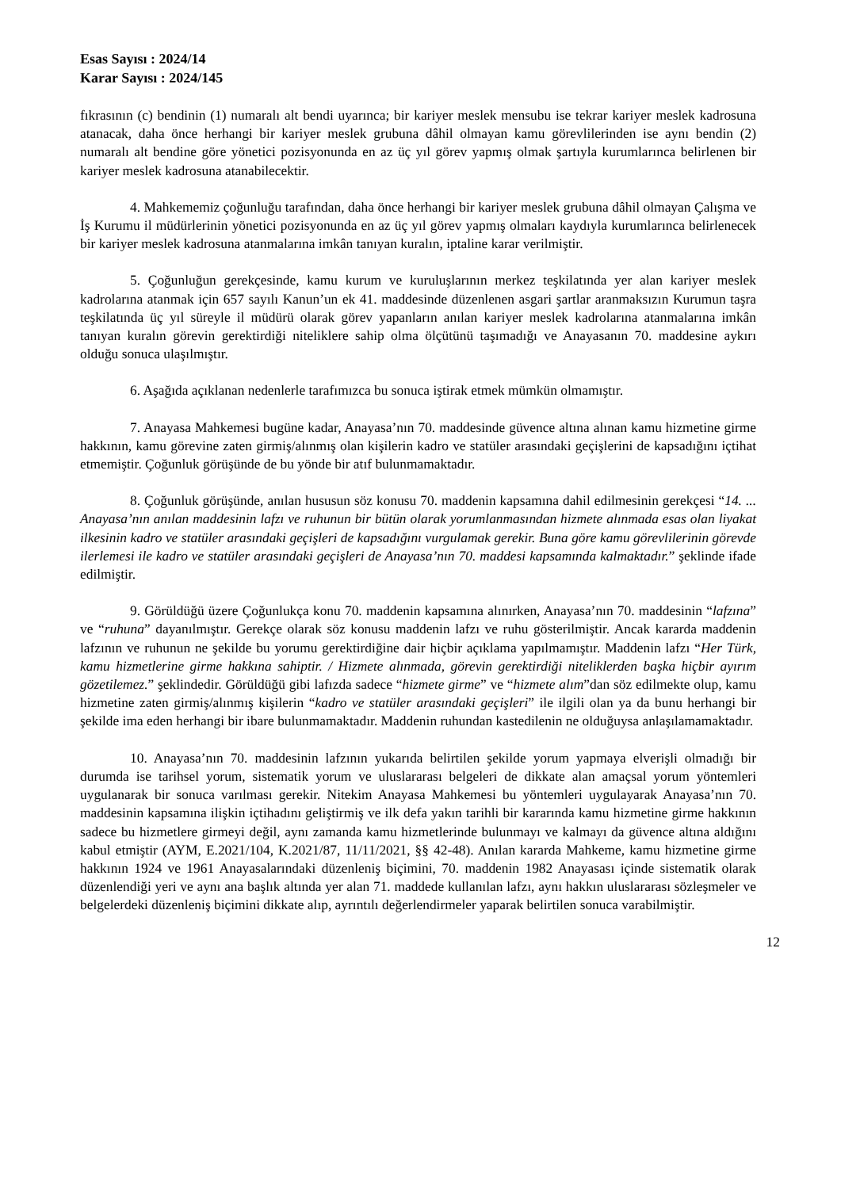Esas Sayısı : 2024/14
Karar Sayısı : 2024/145
fıkrasının (c) bendinin (1) numaralı alt bendi uyarınca; bir kariyer meslek mensubu ise tekrar kariyer meslek kadrosuna atanacak, daha önce herhangi bir kariyer meslek grubuna dâhil olmayan kamu görevlilerinden ise aynı bendin (2) numaralı alt bendine göre yönetici pozisyonunda en az üç yıl görev yapmış olmak şartıyla kurumlarınca belirlenen bir kariyer meslek kadrosuna atanabilecektir.
4. Mahkememiz çoğunluğu tarafından, daha önce herhangi bir kariyer meslek grubuna dâhil olmayan Çalışma ve İş Kurumu il müdürlerinin yönetici pozisyonunda en az üç yıl görev yapmış olmaları kaydıyla kurumlarınca belirlenecek bir kariyer meslek kadrosuna atanmalarına imkân tanıyan kuralın, iptaline karar verilmiştir.
5. Çoğunluğun gerekçesinde, kamu kurum ve kuruluşlarının merkez teşkilatında yer alan kariyer meslek kadrolarına atanmak için 657 sayılı Kanun’un ek 41. maddesinde düzenlenen asgari şartlar aranmaksızın Kurumun taşra teşkilatında üç yıl süreyle il müdürü olarak görev yapanların anılan kariyer meslek kadrolarına atanmalarına imkân tanıyan kuralın görevin gerektirdiği niteliklere sahip olma ölçütünü taşımadığı ve Anayasanın 70. maddesine aykırı olduğu sonuca ulaşılmıştır.
6. Aşağıda açıklanan nedenlerle tarafımızca bu sonuca iştirak etmek mümkün olmamıştır.
7. Anayasa Mahkemesi bugüne kadar, Anayasa’nın 70. maddesinde güvence altına alınan kamu hizmetine girme hakkının, kamu görevine zaten girmiş/alınmış olan kişilerin kadro ve statüler arasındaki geçişlerini de kapsadığını içtihat etmemiştir. Çoğunluk görüşünde de bu yönde bir atıf bulunmamaktadır.
8. Çoğunluk görüşünde, anılan hususun söz konusu 70. maddenin kapsamına dahil edilmesinin gerekçesi “14. ... Anayasa’nın anılan maddesinin lafzı ve ruhunun bir bütün olarak yorumlanmasından hizmete alınmada esas olan liyakat ilkesinin kadro ve statüler arasındaki geçişleri de kapsadığını vurgulamak gerekir. Buna göre kamu görevlilerinin görevde ilerlemesi ile kadro ve statüler arasındaki geçişleri de Anayasa’nın 70. maddesi kapsamında kalmaktadır.” şeklinde ifade edilmiştir.
9. Görüldüğü üzere Çoğunlukça konu 70. maddenin kapsamına alınırken, Anayasa’nın 70. maddesinin “lafzına” ve “ruhuna” dayanılmıştır. Gerekçe olarak söz konusu maddenin lafzı ve ruhu gösterilmiştir. Ancak kararda maddenin lafzının ve ruhunun ne şekilde bu yorumu gerektirdiğine dair hiçbir açıklama yapılmamıştır. Maddenin lafzı “Her Türk, kamu hizmetlerine girme hakkına sahiptir. / Hizmete alınmada, görevin gerektirdiği niteliklerden başka hiçbir ayırım gözetilemez.” şeklindedir. Görüldüğü gibi lafızda sadece “hizmete girme” ve “hizmete alım”dan söz edilmekte olup, kamu hizmetine zaten girmiş/alınmış kişilerin “kadro ve statüler arasındaki geçişleri” ile ilgili olan ya da bunu herhangi bir şekilde ima eden herhangi bir ibare bulunmamaktadır. Maddenin ruhundan kastedilenin ne olduğuysa anlaşılamamaktadır.
10. Anayasa’nın 70. maddesinin lafzının yukarıda belirtilen şekilde yorum yapmaya elverişli olmadığı bir durumda ise tarihsel yorum, sistematik yorum ve uluslararası belgeleri de dikkate alan amaçsal yorum yöntemleri uygulanarak bir sonuca varılması gerekir. Nitekim Anayasa Mahkemesi bu yöntemleri uygulayarak Anayasa’nın 70. maddesinin kapsamına ilişkin içtihadını geliştirmiş ve ilk defa yakın tarihli bir kararında kamu hizmetine girme hakkının sadece bu hizmetlere girmeyi değil, aynı zamanda kamu hizmetlerinde bulunmayı ve kalmayı da güvence altına aldığını kabul etmiştir (AYM, E.2021/104, K.2021/87, 11/11/2021, §§ 42-48). Anılan kararda Mahkeme, kamu hizmetine girme hakkının 1924 ve 1961 Anayasalarındaki düzenleniş biçimini, 70. maddenin 1982 Anayasası içinde sistematik olarak düzenlendiği yeri ve aynı ana başlık altında yer alan 71. maddede kullanılan lafzı, aynı hakkın uluslararası sözleşmeler ve belgelerdeki düzenleniş biçimini dikkate alıp, ayrıntılı değerlendirmeler yaparak belirtilen sonuca varabilmiştir.
12